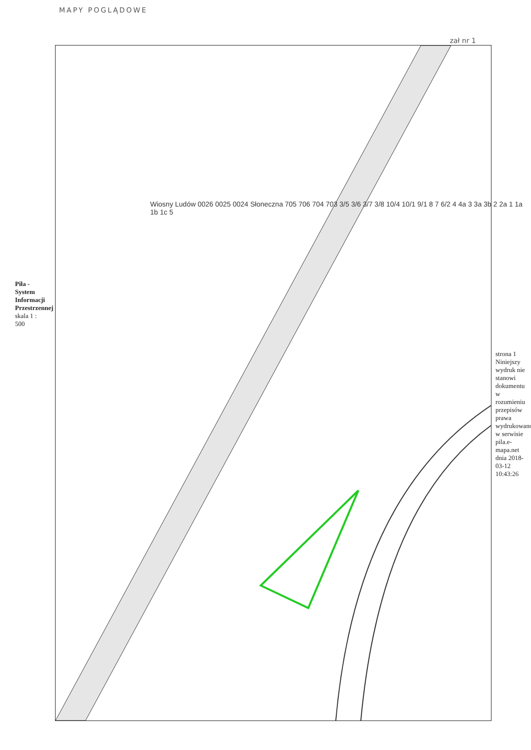MAPY POGLĄDOWE
zał nr 1
Piła - System Informacji Przestrzennej
skala 1 : 500
Wiosny Ludów 0026 0025 0024 Słoneczna 705 706 704 703 3/5 3/6 3/7 3/8 10/4 10/1 9/1 8 7 6/2 4 4a 3 3a 3b 2 2a 1 1a 1b 1c 5
strona 1
Niniejszy wydruk nie stanowi dokumentu w rozumieniu przepisów prawa wydrukowano w serwisie pila.e-mapa.net dnia 2018-03-12 10:43:26